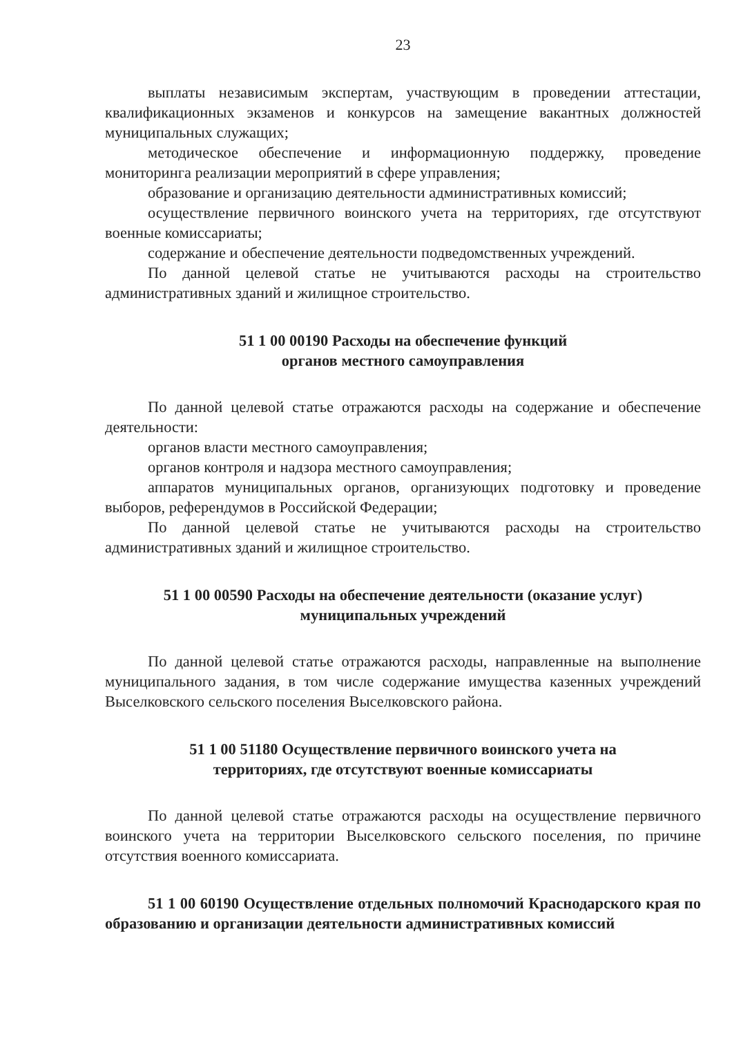23
выплаты независимым экспертам, участвующим в проведении аттестации, квалификационных экзаменов и конкурсов на замещение вакантных должностей муниципальных служащих;
методическое обеспечение и информационную поддержку, проведение мониторинга реализации мероприятий в сфере управления;
образование и организацию деятельности административных комиссий;
осуществление первичного воинского учета на территориях, где отсутствуют военные комиссариаты;
содержание и обеспечение деятельности подведомственных учреждений.
По данной целевой статье не учитываются расходы на строительство административных зданий и жилищное строительство.
51 1 00 00190 Расходы на обеспечение функций
органов местного самоуправления
По данной целевой статье отражаются расходы на содержание и обеспечение деятельности:
органов власти местного самоуправления;
органов контроля и надзора местного самоуправления;
аппаратов муниципальных органов, организующих подготовку и проведение выборов, референдумов в Российской Федерации;
По данной целевой статье не учитываются расходы на строительство административных зданий и жилищное строительство.
51 1 00 00590 Расходы на обеспечение деятельности (оказание услуг)
муниципальных учреждений
По данной целевой статье отражаются расходы, направленные на выполнение муниципального задания, в том числе содержание имущества казенных учреждений Выселковского сельского поселения Выселковского района.
51 1 00 51180 Осуществление первичного воинского учета на
территориях, где отсутствуют военные комиссариаты
По данной целевой статье отражаются расходы на осуществление первичного воинского учета на территории Выселковского сельского поселения, по причине отсутствия военного комиссариата.
51 1 00 60190 Осуществление отдельных полномочий Краснодарского края по образованию и организации деятельности административных комиссий